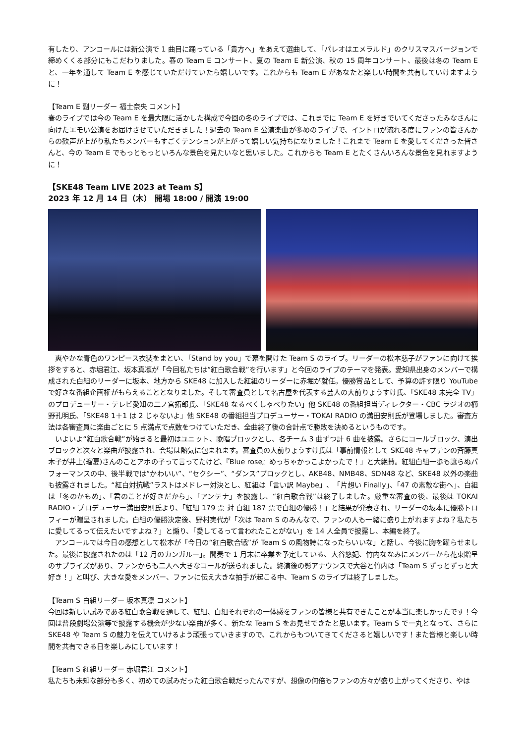有したり、アンコールには新公演で 1 曲目に踊っている「貴方へ」をあえて選曲して、「パレオはエメラルド」のクリスマスバージョンで締めくくる部分にもこだわりました。春の Team E コンサート、夏の Team E 新公演、秋の 15 周年コンサート、最後は冬の Team E と、一年を通して Team E を感じていただけていたら嬉しいです。これからも Team E があなたと楽しい時間を共有していけますように！
【Team E 副リーダー 福士奈央 コメント】
春のライブでは今の Team E を最大限に活かした構成で今回の冬のライブでは、これまでに Team E を好きでいてくださったみなさんに向けたエモい公演をお届けさせていただきました！過去の Team E 公演楽曲が多めのライブで、イントロが流れる度にファンの皆さんからの歓声が上がり私たちメンバーもすごくテンションが上がって嬉しい気持ちになりました！これまで Team E を愛してくださった皆さんと、今の Team E でもっともっといろんな景色を見たいなと思いました。これからも Team E とたくさんいろんな景色を見れますように！
【SKE48 Team LIVE 2023 at Team S】
2023 年 12 月 14 日（木） 開場 18:00 / 開演 19:00
　爽やかな青色のワンピース衣装をまとい、「Stand by you」で幕を開けた Team S のライブ。リーダーの松本慈子がファンに向けて挨拶をすると、赤堀君江、坂本真凛が「今回私たちは“紅白歌合戦”を行います」と今回のライブのテーマを発表。愛知県出身のメンバーで構成された白組のリーダーに坂本、地方から SKE48 に加入した紅組のリーダーに赤堀が就任。優勝賞品として、予算の許す限り YouTube で好きな番組企画権がもらえることとなりました。そして審査員として名古屋を代表する芸人の大前りょうすけ氏、「SKE48 未完全 TV」のプロデューサー・テレビ愛知の二ノ宮拓郎氏、「SKE48 なるべくしゃべりたい」他 SKE48 の番組担当ディレクター・CBC ラジオの櫛野孔明氏、「SKE48 1＋1 は 2 じゃないよ」他 SKE48 の番組担当プロデューサー・TOKAI RADIO の満田安則氏が登場しました。審査方法は各審査員に楽曲ごとに 5 点満点で点数をつけていただき、全曲終了後の合計点で勝敗を決めるというものです。
　いよいよ“紅白歌合戦”が始まると最初はユニット、歌唱ブロックとし、各チーム 3 曲ずつ計 6 曲を披露。さらにコールブロック、演出ブロックと次々と楽曲が披露され、会場は熱気に包まれます。審査員の大前りょうすけ氏は「事前情報として SKE48 キャプテンの斉藤真木子が井上(瑠夏)さんのことアホの子って言ってたけど、『Blue rose』めっちゃかっこよかったで！」と大絶賛。紅組白組一歩も譲らぬパフォーマンスの中、後半戦では“かわいい”、“セクシー”、“ダンス”ブロックとし、AKB48、NMB48、SDN48 など、SKE48 以外の楽曲も披露されました。“紅白対抗戦”ラストはメドレー対決とし、紅組は「言い訳 Maybe」、「片想い Finally」、「47 の素敵な街へ」、白組は「冬のかもめ」、「君のことが好きだから」、「アンテナ」を披露し、“紅白歌合戦”は終了しました。厳重な審査の後、最後は TOKAI RADIO・プロデューサー満田安則氏より、「紅組 179 票 対 白組 187 票で白組の優勝！」と結果が発表され、リーダーの坂本に優勝トロフィーが贈呈されました。白組の優勝決定後、野村実代が「次は Team S のみんなで、ファンの人も一緒に盛り上がれますよね？私たちに愛してるって伝えたいですよね？」と煽り、「愛してるって言われたことがない」を 14 人全員で披露し、本編を終了。
　アンコールでは今日の感想として松本が「今日の“紅白歌合戦”が Team S の風物詩になったらいいな」と話し、今後に胸を躍らせました。最後に披露されたのは「12 月のカンガルー」。間奏で 1 月末に卒業を予定している、大谷悠妃、竹内ななみにメンバーから花束贈呈のサプライズがあり、ファンからも二人へ大きなコールが送られました。終演後の影アナウンスで大谷と竹内は「Team S ずっとずっと大好き！」と叫び、大きな愛をメンバー、ファンに伝え大きな拍手が起こる中、Team S のライブは終了しました。
【Team S 白組リーダー 坂本真凛 コメント】
今回は新しい試みである紅白歌合戦を通して、紅組、白組それぞれの一体感をファンの皆様と共有できたことが本当に楽しかったです！今回は普段劇場公演等で披露する機会が少ない楽曲が多く、新たな Team S をお見せできたと思います。Team S で一丸となって、さらに SKE48 や Team S の魅力を伝えていけるよう頑張っていきますので、これからもついてきてくださると嬉しいです！また皆様と楽しい時間を共有できる日を楽しみにしています！
【Team S 紅組リーダー 赤堀君江 コメント】
私たちも未知な部分も多く、初めての試みだった紅白歌合戦だったんですが、想像の何倍もファンの方々が盛り上がってくださり、やは